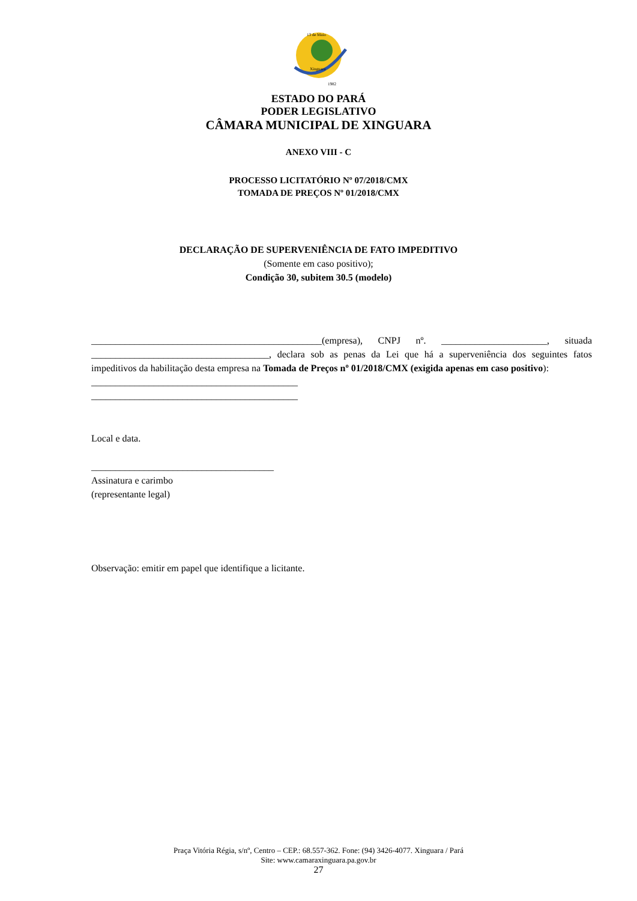13 de Maio
Xinguara
1982
ESTADO DO PARÁ
PODER LEGISLATIVO
CÂMARA MUNICIPAL DE XINGUARA
ANEXO VIII - C
PROCESSO LICITATÓRIO Nº 07/2018/CMX
TOMADA DE PREÇOS Nº 01/2018/CMX
DECLARAÇÃO DE SUPERVENIÊNCIA DE FATO IMPEDITIVO
(Somente em caso positivo);
Condição 30, subitem 30.5 (modelo)
________________________________________________(empresa), CNPJ nº. ______________________, situada _____________________________________, declara sob as penas da Lei que há a superveniência dos seguintes fatos impeditivos da habilitação desta empresa na Tomada de Preços nº 01/2018/CMX (exigida apenas em caso positivo):
___________________________________________
___________________________________________
Local e data.
______________________________________
Assinatura e carimbo
(representante legal)
Observação: emitir em papel que identifique a licitante.
Praça Vitória Régia, s/nº, Centro – CEP.: 68.557-362. Fone: (94) 3426-4077. Xinguara / Pará
Site: www.camaraxinguara.pa.gov.br
27